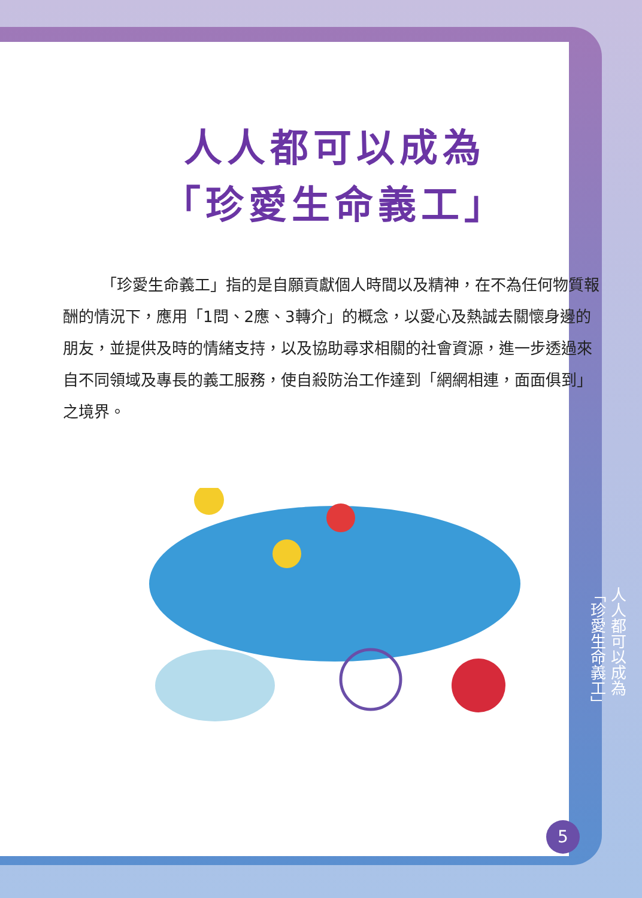人人都可以成為
「珍愛生命義工」
「珍愛生命義工」指的是自願貢獻個人時間以及精神，在不為任何物質報酬的情況下，應用「1問、2應、3轉介」的概念，以愛心及熱誠去關懷身邊的朋友，並提供及時的情緒支持，以及協助尋求相關的社會資源，進一步透過來自不同領域及專長的義工服務，使自殺防治工作達到「網網相連，面面俱到」之境界。
人人都可以成為
「珍愛生命義工」
5